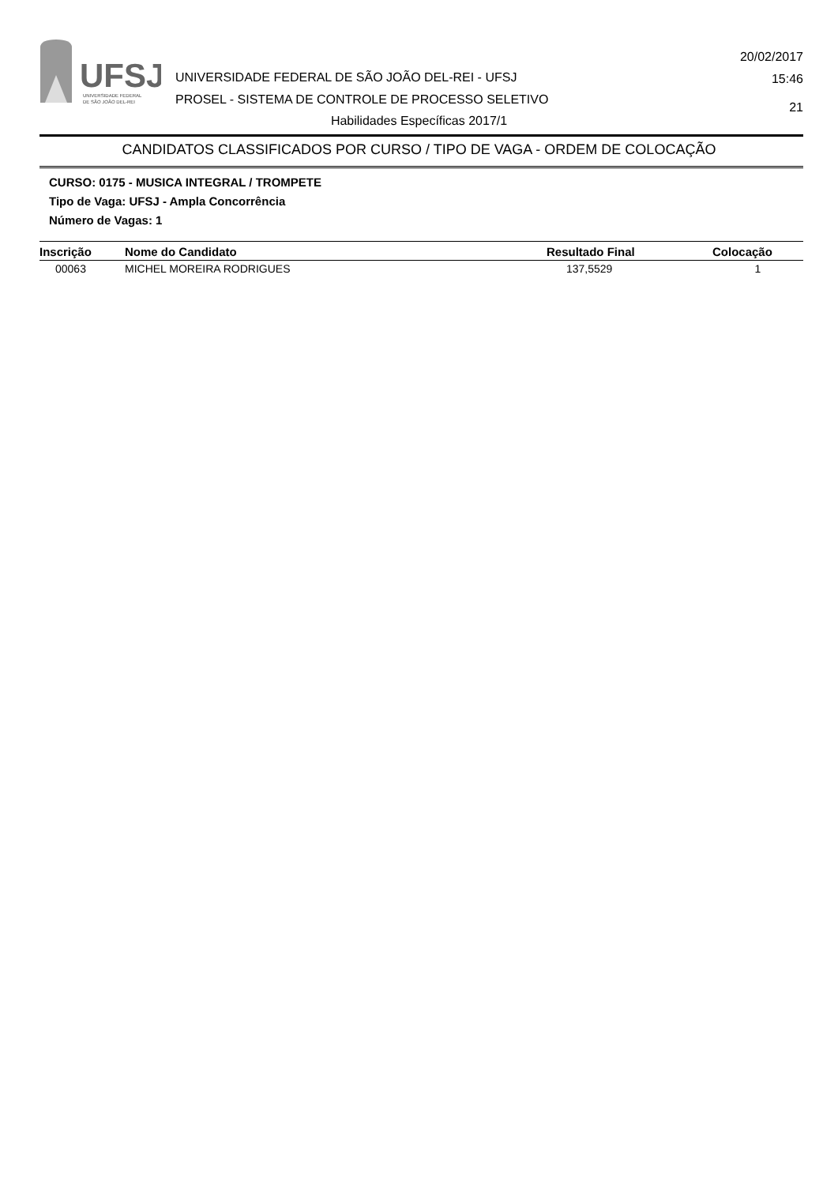UFSJ
UNIVERSIDADE FEDERAL
DE SÃO JOÃO DEL-REI
UNIVERSIDADE FEDERAL DE SÃO JOÃO DEL-REI - UFSJ
PROSEL - SISTEMA DE CONTROLE DE PROCESSO SELETIVO
20/02/2017
15:46
21
Habilidades Específicas 2017/1
CANDIDATOS CLASSIFICADOS POR CURSO / TIPO DE VAGA - ORDEM DE COLOCAÇÃO
CURSO: 0175 - MUSICA INTEGRAL / TROMPETE
Tipo de Vaga: UFSJ - Ampla Concorrência
Número de Vagas: 1
| Inscrição | Nome do Candidato | Resultado Final | Colocação |
| --- | --- | --- | --- |
| 00063 | MICHEL MOREIRA RODRIGUES | 137,5529 | 1 |